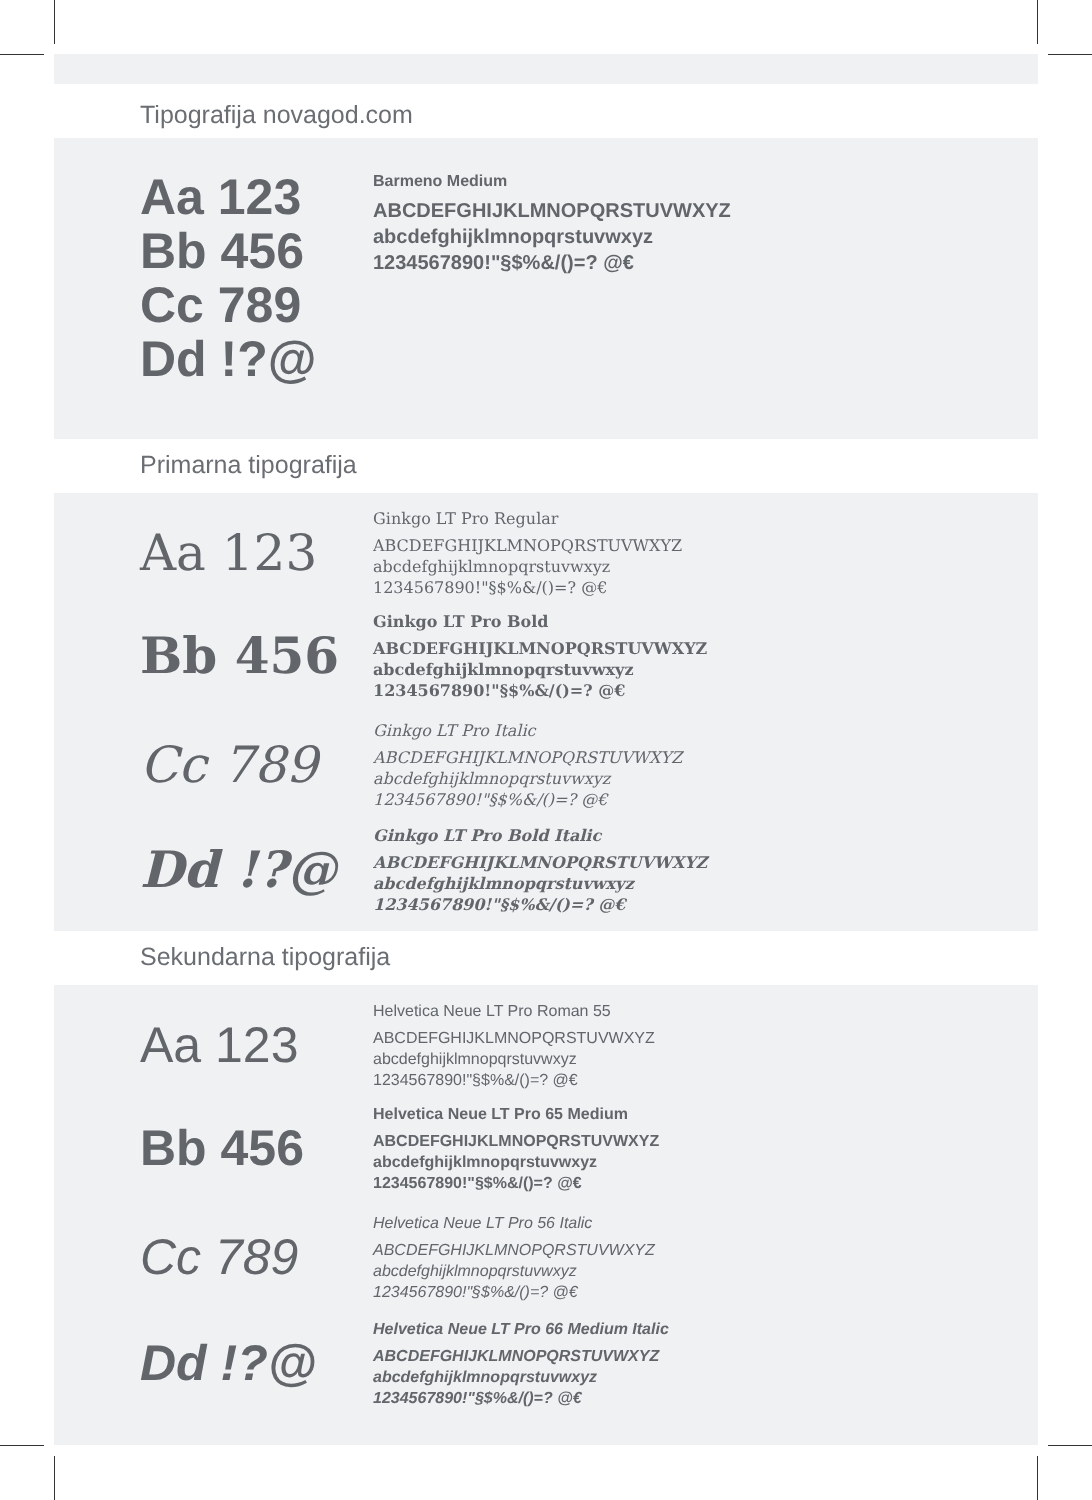Tipografija novagod.com
Aa 123
Bb 456
Cc 789
Dd !?@
Barmeno Medium
ABCDEFGHIJKLMNOPQRSTUVWXYZ
abcdefghijklmnopqrstuvwxyz
1234567890!"§$%&/()=? @€
Primarna tipografija
Aa 123
Ginkgo LT Pro Regular
ABCDEFGHIJKLMNOPQRSTUVWXYZ
abcdefghijklmnopqrstuvwxyz
1234567890!"§$%&/()=? @€
Bb 456
Ginkgo LT Pro Bold
ABCDEFGHIJKLMNOPQRSTUVWXYZ
abcdefghijklmnopqrstuvwxyz
1234567890!"§$%&/()=? @€
Cc 789
Ginkgo LT Pro Italic
ABCDEFGHIJKLMNOPQRSTUVWXYZ
abcdefghijklmnopqrstuvwxyz
1234567890!"§$%&/()=? @€
Dd !?@
Ginkgo LT Pro Bold Italic
ABCDEFGHIJKLMNOPQRSTUVWXYZ
abcdefghijklmnopqrstuvwxyz
1234567890!"§$%&/()=? @€
Sekundarna tipografija
Aa 123
Helvetica Neue LT Pro Roman 55
ABCDEFGHIJKLMNOPQRSTUVWXYZ
abcdefghijklmnopqrstuvwxyz
1234567890!"§$%&/()=? @€
Bb 456
Helvetica Neue LT Pro 65 Medium
ABCDEFGHIJKLMNOPQRSTUVWXYZ
abcdefghijklmnopqrstuvwxyz
1234567890!"§$%&/()=? @€
Cc 789
Helvetica Neue LT Pro 56 Italic
ABCDEFGHIJKLMNOPQRSTUVWXYZ
abcdefghijklmnopqrstuvwxyz
1234567890!"§$%&/()=? @€
Dd !?@
Helvetica Neue LT Pro 66 Medium Italic
ABCDEFGHIJKLMNOPQRSTUVWXYZ
abcdefghijklmnopqrstuvwxyz
1234567890!"§$%&/()=? @€